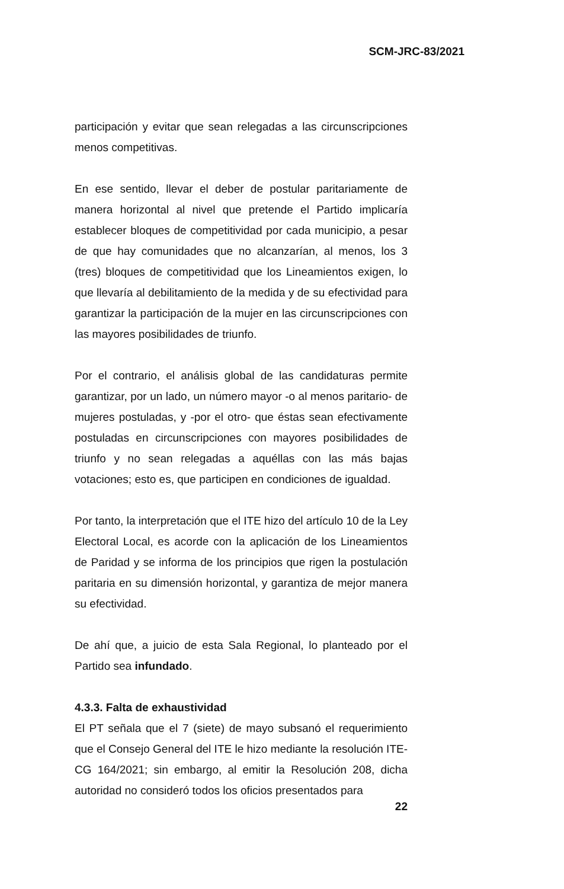SCM-JRC-83/2021
participación y evitar que sean relegadas a las circunscripciones menos competitivas.
En ese sentido, llevar el deber de postular paritariamente de manera horizontal al nivel que pretende el Partido implicaría establecer bloques de competitividad por cada municipio, a pesar de que hay comunidades que no alcanzarían, al menos, los 3 (tres) bloques de competitividad que los Lineamientos exigen, lo que llevaría al debilitamiento de la medida y de su efectividad para garantizar la participación de la mujer en las circunscripciones con las mayores posibilidades de triunfo.
Por el contrario, el análisis global de las candidaturas permite garantizar, por un lado, un número mayor -o al menos paritario- de mujeres postuladas, y -por el otro- que éstas sean efectivamente postuladas en circunscripciones con mayores posibilidades de triunfo y no sean relegadas a aquéllas con las más bajas votaciones; esto es, que participen en condiciones de igualdad.
Por tanto, la interpretación que el ITE hizo del artículo 10 de la Ley Electoral Local, es acorde con la aplicación de los Lineamientos de Paridad y se informa de los principios que rigen la postulación paritaria en su dimensión horizontal, y garantiza de mejor manera su efectividad.
De ahí que, a juicio de esta Sala Regional, lo planteado por el Partido sea infundado.
4.3.3. Falta de exhaustividad
El PT señala que el 7 (siete) de mayo subsanó el requerimiento que el Consejo General del ITE le hizo mediante la resolución ITE-CG 164/2021; sin embargo, al emitir la Resolución 208, dicha autoridad no consideró todos los oficios presentados para
22